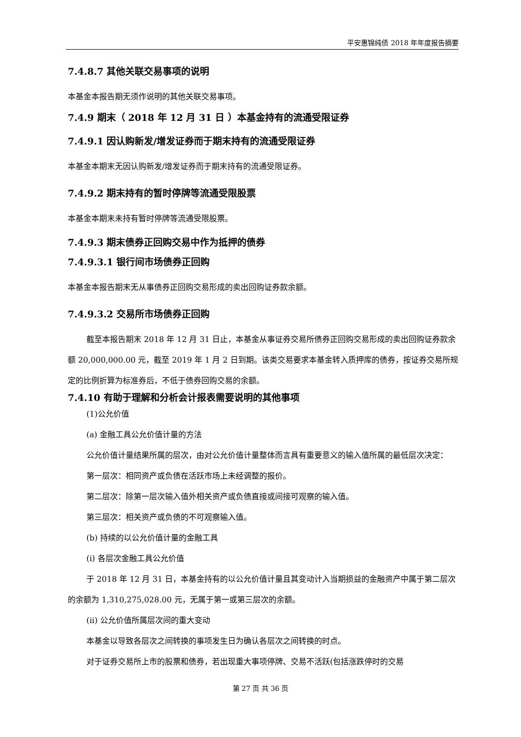平安惠锦纯债 2018 年年度报告摘要
7.4.8.7 其他关联交易事项的说明
本基金本报告期无须作说明的其他关联交易事项。
7.4.9 期末（ 2018 年 12 月 31 日 ）本基金持有的流通受限证券
7.4.9.1 因认购新发/增发证券而于期末持有的流通受限证券
本基金本期末无因认购新发/增发证券而于期末持有的流通受限证券。
7.4.9.2 期末持有的暂时停牌等流通受限股票
本基金本期末未持有暂时停牌等流通受限股票。
7.4.9.3 期末债券正回购交易中作为抵押的债券
7.4.9.3.1 银行间市场债券正回购
本基金本报告期末无从事债券正回购交易形成的卖出回购证券款余额。
7.4.9.3.2 交易所市场债券正回购
截至本报告期末 2018 年 12 月 31 日止，本基金从事证券交易所债券正回购交易形成的卖出回购证券款余额 20,000,000.00 元，截至 2019 年 1 月 2 日到期。该类交易要求本基金转入质押库的债券，按证券交易所规定的比例折算为标准券后，不低于债券回购交易的余额。
7.4.10 有助于理解和分析会计报表需要说明的其他事项
(1)公允价值
(a) 金融工具公允价值计量的方法
公允价值计量结果所属的层次，由对公允价值计量整体而言具有重要意义的输入值所属的最低层次决定：
第一层次：相同资产或负债在活跃市场上未经调整的报价。
第二层次：除第一层次输入值外相关资产或负债直接或间接可观察的输入值。
第三层次：相关资产或负债的不可观察输入值。
(b) 持续的以公允价值计量的金融工具
(i) 各层次金融工具公允价值
于 2018 年 12 月 31 日，本基金持有的以公允价值计量且其变动计入当期损益的金融资产中属于第二层次的余额为 1,310,275,028.00 元，无属于第一或第三层次的余额。
(ii) 公允价值所属层次间的重大变动
本基金以导致各层次之间转换的事项发生日为确认各层次之间转换的时点。
对于证券交易所上市的股票和债券，若出现重大事项停牌、交易不活跃(包括涨跌停时的交易
第 27 页 共 36 页